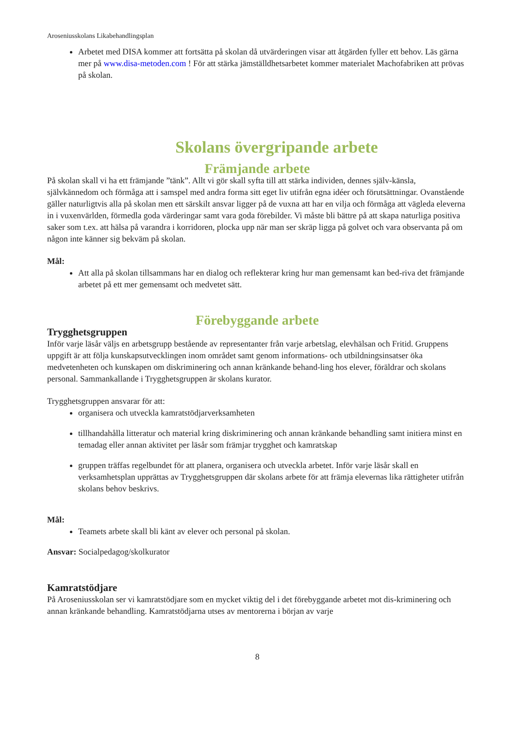Aroseniusskolans Likabehandlingsplan
Arbetet med DISA kommer att fortsätta på skolan då utvärderingen visar att åtgärden fyller ett behov. Läs gärna mer på www.disa-metoden.com ! För att stärka jämställdhetsarbetet kommer materialet Machofabriken att prövas på skolan.
Skolans övergripande arbete
Främjande arbete
På skolan skall vi ha ett främjande ”tänk”. Allt vi gör skall syfta till att stärka individen, dennes själv-känsla, självkännedom och förmåga att i samspel med andra forma sitt eget liv utifrån egna idéer och förutsättningar. Ovanstående gäller naturligtvis alla på skolan men ett särskilt ansvar ligger på de vuxna att har en vilja och förmåga att vägleda eleverna in i vuxenvärlden, förmedla goda värderingar samt vara goda förebilder. Vi måste bli bättre på att skapa naturliga positiva saker som t.ex. att hälsa på varandra i korridoren, plocka upp när man ser skräp ligga på golvet och vara observanta på om någon inte känner sig bekväm på skolan.
Mål:
Att alla på skolan tillsammans har en dialog och reflekterar kring hur man gemensamt kan bed-riva det främjande arbetet på ett mer gemensamt och medvetet sätt.
Förebyggande arbete
Trygghetsgruppen
Inför varje läsår väljs en arbetsgrupp bestående av representanter från varje arbetslag, elevhälsan och Fritid. Gruppens uppgift är att följa kunskapsutvecklingen inom området samt genom informations- och utbildningsinsatser öka medvetenheten och kunskapen om diskriminering och annan kränkande behand-ling hos elever, föräldrar och skolans personal. Sammankallande i Trygghetsgruppen är skolans kurator.
Trygghetsgruppen ansvarar för att:
organisera och utveckla kamratstödjarverksamheten
tillhandahålla litteratur och material kring diskriminering och annan kränkande behandling samt initiera minst en temadag eller annan aktivitet per läsår som främjar trygghet och kamratskap
gruppen träffas regelbundet för att planera, organisera och utveckla arbetet. Inför varje läsår skall en verksamhetsplan upprättas av Trygghetsgruppen där skolans arbete för att främja elevernas lika rättigheter utifrån skolans behov beskrivs.
Mål:
Teamets arbete skall bli känt av elever och personal på skolan.
Ansvar: Socialpedagog/skolkurator
Kamratstödjare
På Aroseniusskolan ser vi kamratstödjare som en mycket viktig del i det förebyggande arbetet mot dis-kriminering och annan kränkande behandling. Kamratstödjarna utses av mentorerna i början av varje
8